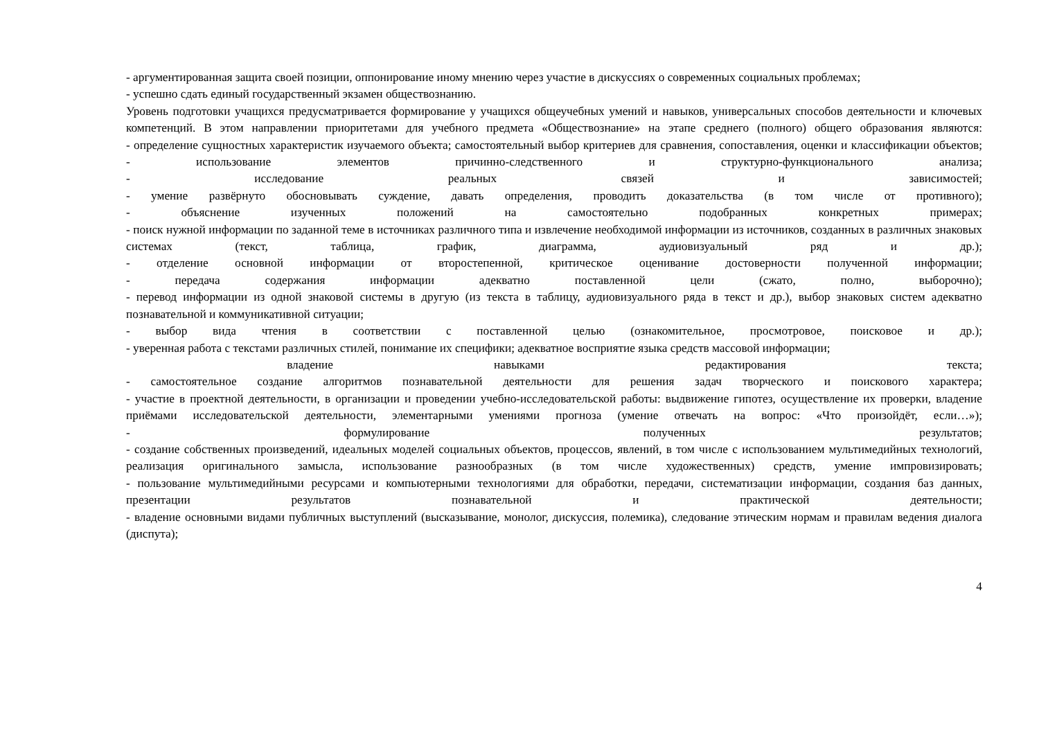- аргументированная защита своей позиции, оппонирование иному мнению через участие в дискуссиях о современных социальных проблемах;
- успешно сдать единый государственный экзамен обществознанию.
Уровень подготовки учащихся предусматривается формирование у учащихся общеучебных умений и навыков, универсальных способов деятельности и ключевых компетенций. В этом направлении приоритетами для учебного предмета «Обществознание» на этапе среднего (полного) общего образования являются:
- определение сущностных характеристик изучаемого объекта; самостоятельный выбор критериев для сравнения, сопоставления, оценки и классификации объектов;
- использование элементов причинно-следственного и структурно-функционального анализа;
- исследование реальных связей и зависимостей;
- умение развёрнуто обосновывать суждение, давать определения, проводить доказательства (в том числе от противного);
- объяснение изученных положений на самостоятельно подобранных конкретных примерах;
- поиск нужной информации по заданной теме в источниках различного типа и извлечение необходимой информации из источников, созданных в различных знаковых системах (текст, таблица, график, диаграмма, аудиовизуальный ряд и др.);
- отделение основной информации от второстепенной, критическое оценивание достоверности полученной информации;
- передача содержания информации адекватно поставленной цели (сжато, полно, выборочно);
- перевод информации из одной знаковой системы в другую (из текста в таблицу, аудиовизуального ряда в текст и др.), выбор знаковых систем адекватно познавательной и коммуникативной ситуации;
- выбор вида чтения в соответствии с поставленной целью (ознакомительное, просмотровое, поисковое и др.);
- уверенная работа с текстами различных стилей, понимание их специфики; адекватное восприятие языка средств массовой информации;
владение навыками редактирования текста;
- самостоятельное создание алгоритмов познавательной деятельности для решения задач творческого и поискового характера;
- участие в проектной деятельности, в организации и проведении учебно-исследовательской работы: выдвижение гипотез, осуществление их проверки, владение приёмами исследовательской деятельности, элементарными умениями прогноза (умение отвечать на вопрос: «Что произойдёт, если…»);
- формулирование полученных результатов;
- создание собственных произведений, идеальных моделей социальных объектов, процессов, явлений, в том числе с использованием мультимедийных технологий, реализация оригинального замысла, использование разнообразных (в том числе художественных) средств, умение импровизировать;
- пользование мультимедийными ресурсами и компьютерными технологиями для обработки, передачи, систематизации информации, создания баз данных, презентации результатов познавательной и практической деятельности;
- владение основными видами публичных выступлений (высказывание, монолог, дискуссия, полемика), следование этическим нормам и правилам ведения диалога (диспута);
4